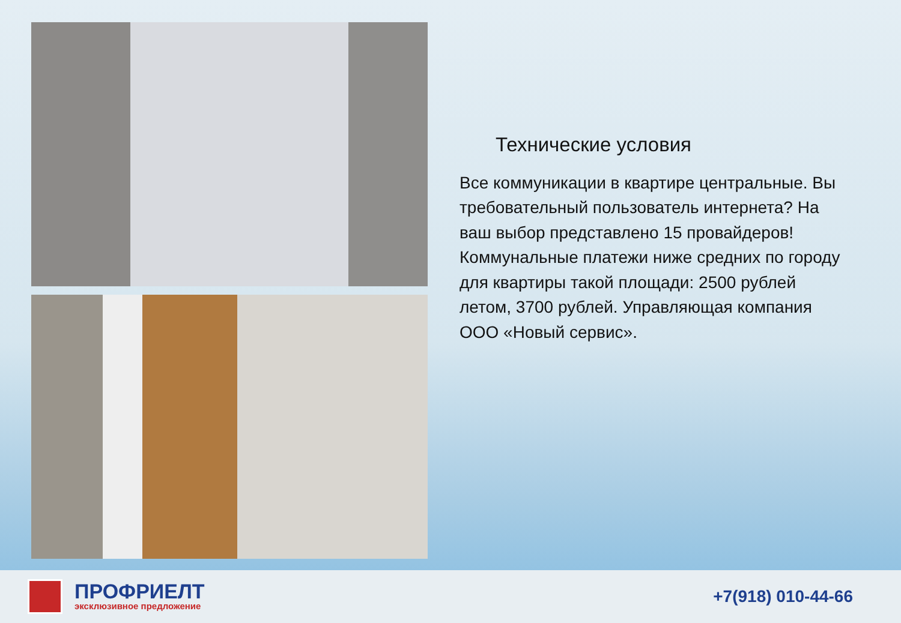Технические условия
Все коммуникации в квартире центральные. Вы требовательный пользователь интернета? На ваш выбор представлено 15 провайдеров! Коммунальные платежи ниже средних по городу для квартиры такой площади: 2500 рублей летом, 3700 рублей. Управляющая компания ООО «Новый сервис».
ПРОФРИЕЛТ
эксклюзивное предложение
+7(918) 010-44-66